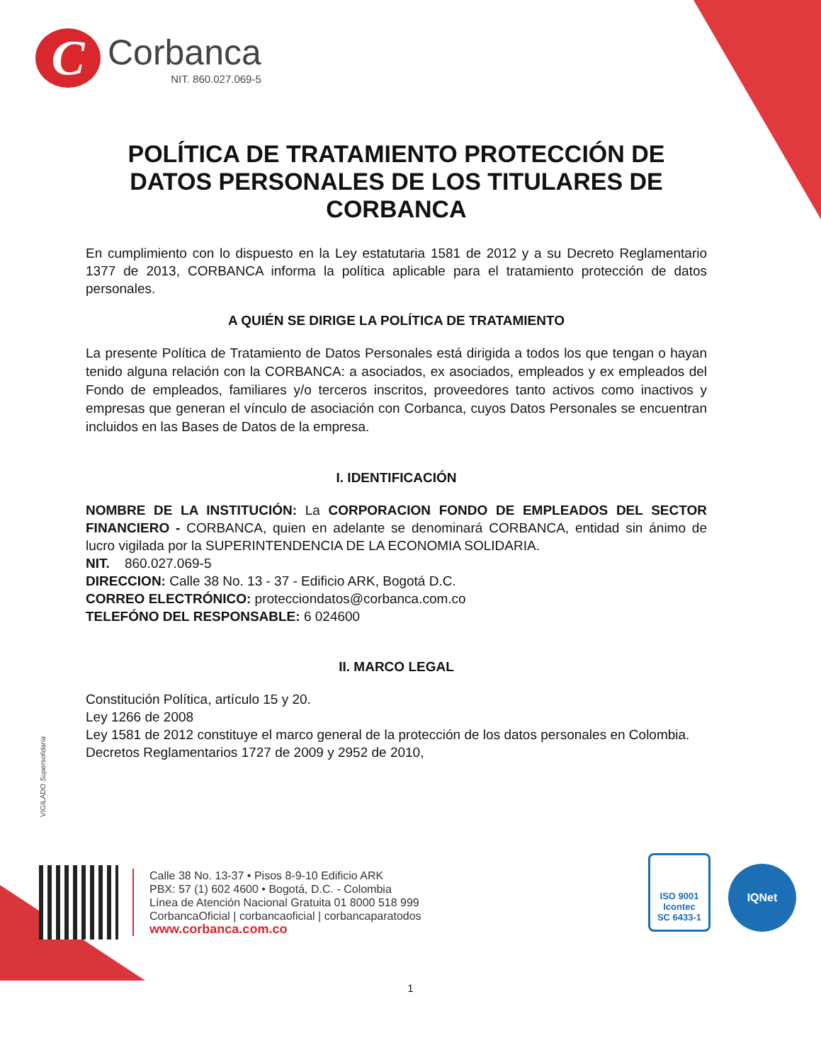C
Corbanca
NIT. 860.027.069-5
POLÍTICA DE TRATAMIENTO PROTECCIÓN DE DATOS PERSONALES DE LOS TITULARES DE CORBANCA
En cumplimiento con lo dispuesto en la Ley estatutaria 1581 de 2012 y a su Decreto Reglamentario 1377 de 2013, CORBANCA informa la política aplicable para el tratamiento protección de datos personales.
A QUIÉN SE DIRIGE LA POLÍTICA DE TRATAMIENTO
La presente Política de Tratamiento de Datos Personales está dirigida a todos los que tengan o hayan tenido alguna relación con la CORBANCA: a asociados, ex asociados, empleados y ex empleados del Fondo de empleados, familiares y/o terceros inscritos, proveedores tanto activos como inactivos y empresas que generan el vínculo de asociación con Corbanca, cuyos Datos Personales se encuentran incluidos en las Bases de Datos de la empresa.
I. IDENTIFICACIÓN
NOMBRE DE LA INSTITUCIÓN: La CORPORACION FONDO DE EMPLEADOS DEL SECTOR FINANCIERO - CORBANCA, quien en adelante se denominará CORBANCA, entidad sin ánimo de lucro vigilada por la SUPERINTENDENCIA DE LA ECONOMIA SOLIDARIA.
NIT. 860.027.069-5
DIRECCION: Calle 38 No. 13 - 37 - Edificio ARK, Bogotá D.C.
CORREO ELECTRÓNICO: protecciondatos@corbanca.com.co
TELEFÓNO DEL RESPONSABLE: 6 024600
II. MARCO LEGAL
Constitución Política, artículo 15 y 20.
Ley 1266 de 2008
Ley 1581 de 2012 constituye el marco general de la protección de los datos personales en Colombia.
Decretos Reglamentarios 1727 de 2009 y 2952 de 2010,
VIGILADO Supersolidaria
Calle 38 No. 13-37 • Pisos 8-9-10 Edificio ARK
PBX: 57 (1) 602 4600 • Bogotá, D.C. - Colombia
Línea de Atención Nacional Gratuita 01 8000 518 999
CorbancaOficial | corbancaoficial | corbancaparatodos
www.corbanca.com.co
ISO 9001
Icontec
SC 6433-1
IQNet
1